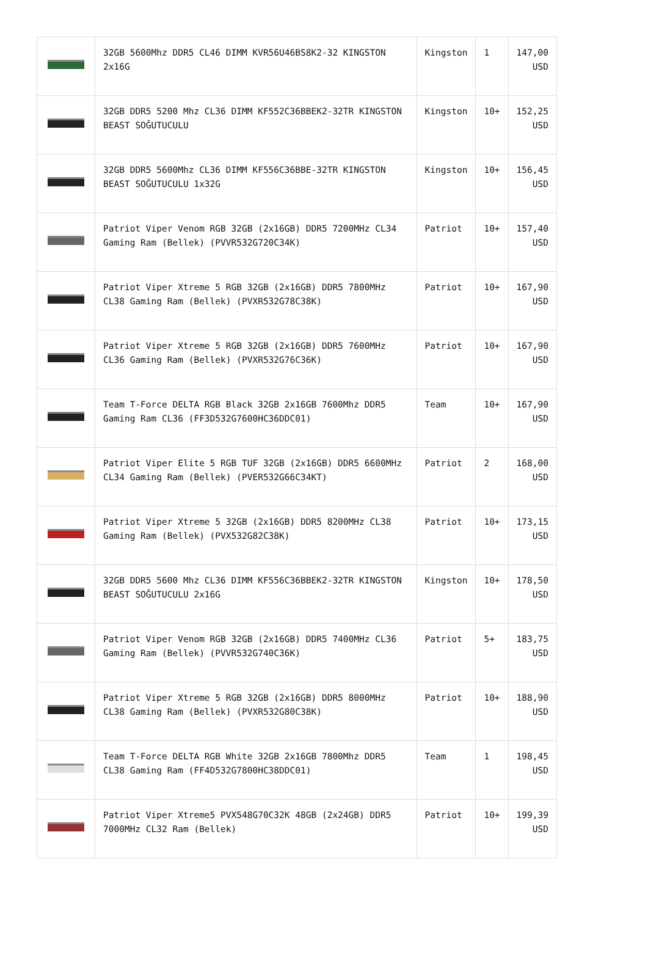| | 32GB 5600Mhz DDR5 CL46 DIMM KVR56U46BS8K2-32 KINGSTON 2x16G | Kingston | 1 | 147,00 USD |
| | 32GB DDR5 5200 Mhz CL36 DIMM KF552C36BBEK2-32TR KINGSTON BEAST SOĞUTUCULU | Kingston | 10+ | 152,25 USD |
| | 32GB DDR5 5600Mhz CL36 DIMM KF556C36BBE-32TR KINGSTON BEAST SOĞUTUCULU 1x32G | Kingston | 10+ | 156,45 USD |
| | Patriot Viper Venom RGB 32GB (2x16GB) DDR5 7200MHz CL34 Gaming Ram (Bellek) (PVVR532G720C34K) | Patriot | 10+ | 157,40 USD |
| | Patriot Viper Xtreme 5 RGB 32GB (2x16GB) DDR5 7800MHz CL38 Gaming Ram (Bellek) (PVXR532G78C38K) | Patriot | 10+ | 167,90 USD |
| | Patriot Viper Xtreme 5 RGB 32GB (2x16GB) DDR5 7600MHz CL36 Gaming Ram (Bellek) (PVXR532G76C36K) | Patriot | 10+ | 167,90 USD |
| | Team T-Force DELTA RGB Black 32GB 2x16GB 7600Mhz DDR5 Gaming Ram CL36 (FF3D532G7600HC36DDC01) | Team | 10+ | 167,90 USD |
| | Patriot Viper Elite 5 RGB TUF 32GB (2x16GB) DDR5 6600MHz CL34 Gaming Ram (Bellek) (PVER532G66C34KT) | Patriot | 2 | 168,00 USD |
| | Patriot Viper Xtreme 5 32GB (2x16GB) DDR5 8200MHz CL38 Gaming Ram (Bellek) (PVX532G82C38K) | Patriot | 10+ | 173,15 USD |
| | 32GB DDR5 5600 Mhz CL36 DIMM KF556C36BBEK2-32TR KINGSTON BEAST SOĞUTUCULU 2x16G | Kingston | 10+ | 178,50 USD |
| | Patriot Viper Venom RGB 32GB (2x16GB) DDR5 7400MHz CL36 Gaming Ram (Bellek) (PVVR532G740C36K) | Patriot | 5+ | 183,75 USD |
| | Patriot Viper Xtreme 5 RGB 32GB (2x16GB) DDR5 8000MHz CL38 Gaming Ram (Bellek) (PVXR532G80C38K) | Patriot | 10+ | 188,90 USD |
| | Team T-Force DELTA RGB White 32GB 2x16GB 7800Mhz DDR5 CL38 Gaming Ram (FF4D532G7800HC38DDC01) | Team | 1 | 198,45 USD |
| | Patriot Viper Xtreme5 PVX548G70C32K 48GB (2x24GB) DDR5 7000MHz CL32 Ram (Bellek) | Patriot | 10+ | 199,39 USD |